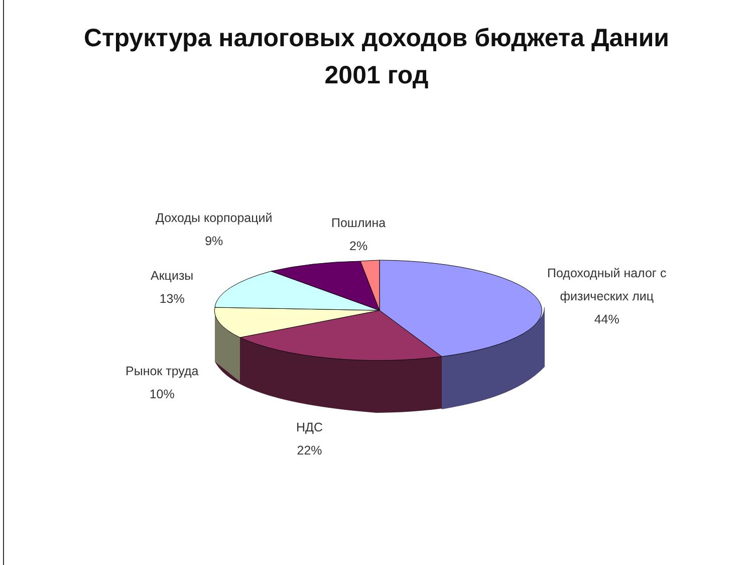Структура налоговых доходов бюджета Дании
2001 год
Доходы корпораций
9%
Пошлина
2%
Акцизы
13%
Подоходный налог с
физических лиц
44%
Рынок труда
10%
НДС
22%